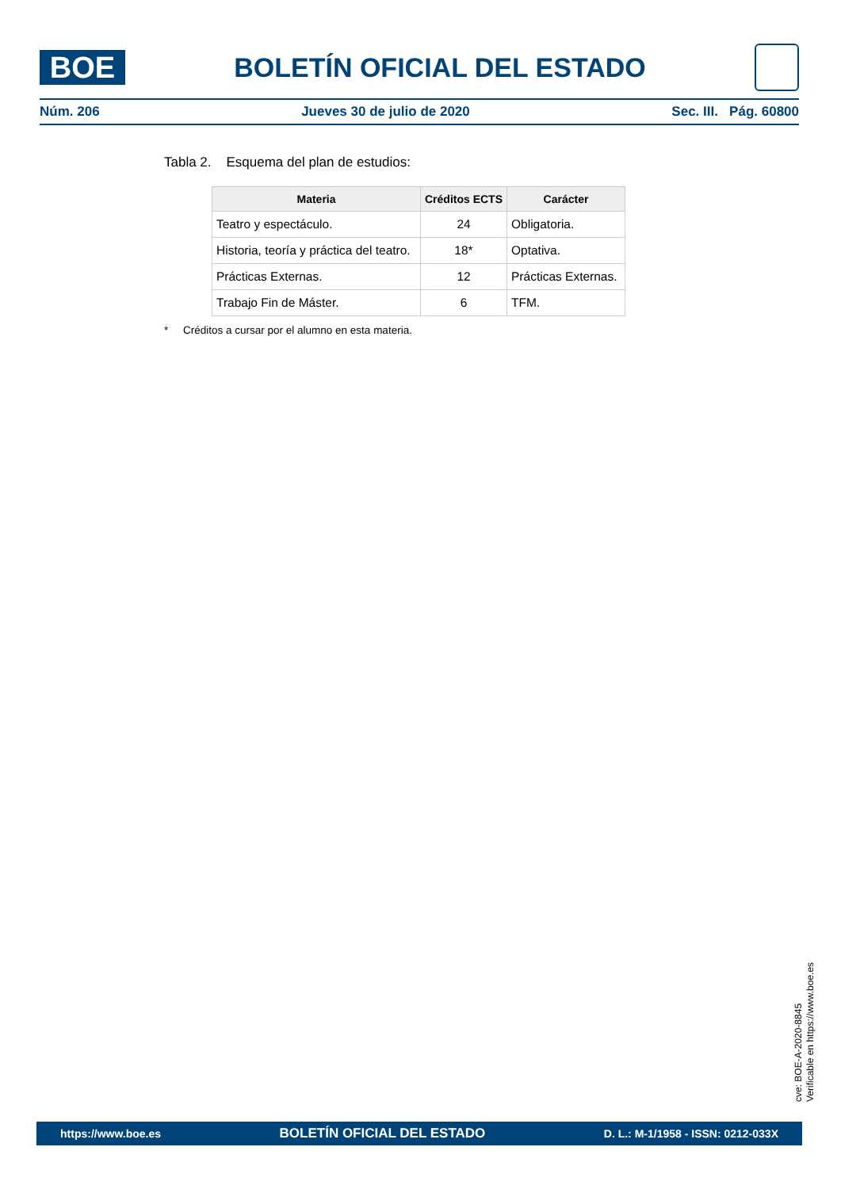BOE
BOLETÍN OFICIAL DEL ESTADO
Núm. 206 Jueves 30 de julio de 2020 Sec. III. Pág. 60800
Tabla 2. Esquema del plan de estudios:
| Materia | Créditos ECTS | Carácter |
| --- | --- | --- |
| Teatro y espectáculo. | 24 | Obligatoria. |
| Historia, teoría y práctica del teatro. | 18* | Optativa. |
| Prácticas Externas. | 12 | Prácticas Externas. |
| Trabajo Fin de Máster. | 6 | TFM. |
* Créditos a cursar por el alumno en esta materia.
cve: BOE-A-2020-8845
Verificable en https://www.boe.es
https://www.boe.es BOLETÍN OFICIAL DEL ESTADO D. L.: M-1/1958 - ISSN: 0212-033X